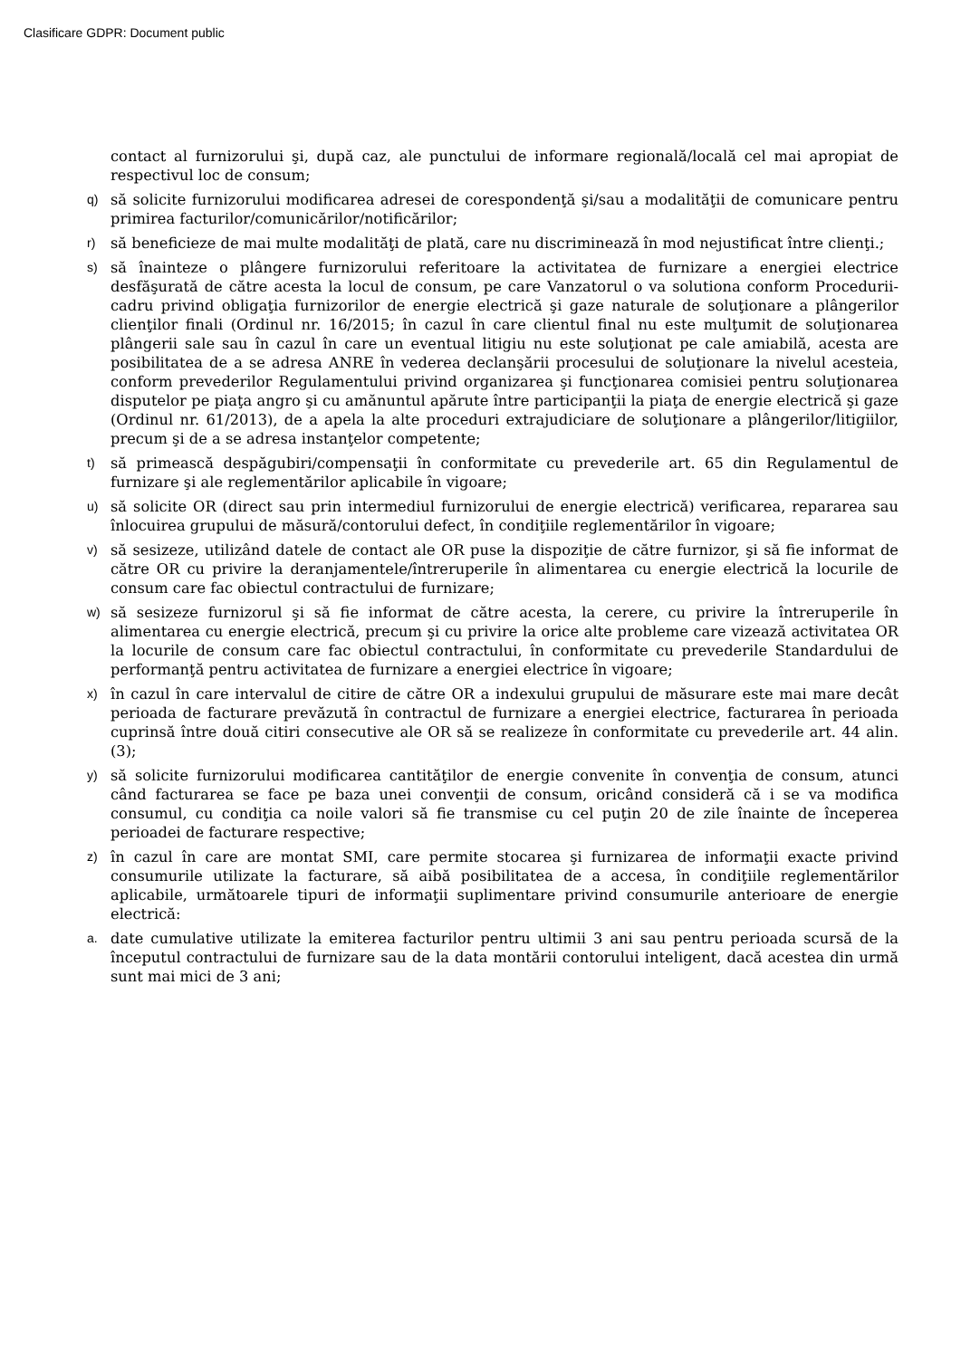Clasificare GDPR: Document public
contact al furnizorului şi, după caz, ale punctului de informare regională/locală cel mai apropiat de respectivul loc de consum;
q) să solicite furnizorului modificarea adresei de corespondenţă şi/sau a modalităţii de comunicare pentru primirea facturilor/comunicărilor/notificărilor;
r) să beneficieze de mai multe modalităţi de plată, care nu discriminează în mod nejustificat între clienţi.;
s) să înainteze o plângere furnizorului referitoare la activitatea de furnizare a energiei electrice desfăşurată de către acesta la locul de consum, pe care Vanzatorul o va solutiona conform Procedurii-cadru privind obligaţia furnizorilor de energie electrică şi gaze naturale de soluţionare a plângerilor clienţilor finali (Ordinul nr. 16/2015; în cazul în care clientul final nu este mulţumit de soluţionarea plângerii sale sau în cazul în care un eventual litigiu nu este soluţionat pe cale amiabilă, acesta are posibilitatea de a se adresa ANRE în vederea declanşării procesului de soluţionare la nivelul acesteia, conform prevederilor Regulamentului privind organizarea şi funcţionarea comisiei pentru soluţionarea disputelor pe piaţa angro şi cu amănuntul apărute între participanţii la piaţa de energie electrică şi gaze (Ordinul nr. 61/2013), de a apela la alte proceduri extrajudiciare de soluţionare a plângerilor/litigiilor, precum şi de a se adresa instanţelor competente;
t) să primească despăgubiri/compensaţii în conformitate cu prevederile art. 65 din Regulamentul de furnizare şi ale reglementărilor aplicabile în vigoare;
u) să solicite OR (direct sau prin intermediul furnizorului de energie electrică) verificarea, repararea sau înlocuirea grupului de măsură/contorului defect, în condiţiile reglementărilor în vigoare;
v) să sesizeze, utilizând datele de contact ale OR puse la dispoziţie de către furnizor, şi să fie informat de către OR cu privire la deranjamentele/întreruperile în alimentarea cu energie electrică la locurile de consum care fac obiectul contractului de furnizare;
w) să sesizeze furnizorul şi să fie informat de către acesta, la cerere, cu privire la întreruperile în alimentarea cu energie electrică, precum şi cu privire la orice alte probleme care vizează activitatea OR la locurile de consum care fac obiectul contractului, în conformitate cu prevederile Standardului de performanţă pentru activitatea de furnizare a energiei electrice în vigoare;
x) în cazul în care intervalul de citire de către OR a indexului grupului de măsurare este mai mare decât perioada de facturare prevăzută în contractul de furnizare a energiei electrice, facturarea în perioada cuprinsă între două citiri consecutive ale OR să se realizeze în conformitate cu prevederile art. 44 alin. (3);
y) să solicite furnizorului modificarea cantităţilor de energie convenite în convenţia de consum, atunci când facturarea se face pe baza unei convenţii de consum, oricând consideră că i se va modifica consumul, cu condiţia ca noile valori să fie transmise cu cel puţin 20 de zile înainte de începerea perioadei de facturare respective;
z) în cazul în care are montat SMI, care permite stocarea şi furnizarea de informaţii exacte privind consumurile utilizate la facturare, să aibă posibilitatea de a accesa, în condiţiile reglementărilor aplicabile, următoarele tipuri de informaţii suplimentare privind consumurile anterioare de energie electrică:
a. date cumulative utilizate la emiterea facturilor pentru ultimii 3 ani sau pentru perioada scursă de la începutul contractului de furnizare sau de la data montării contorului inteligent, dacă acestea din urmă sunt mai mici de 3 ani;